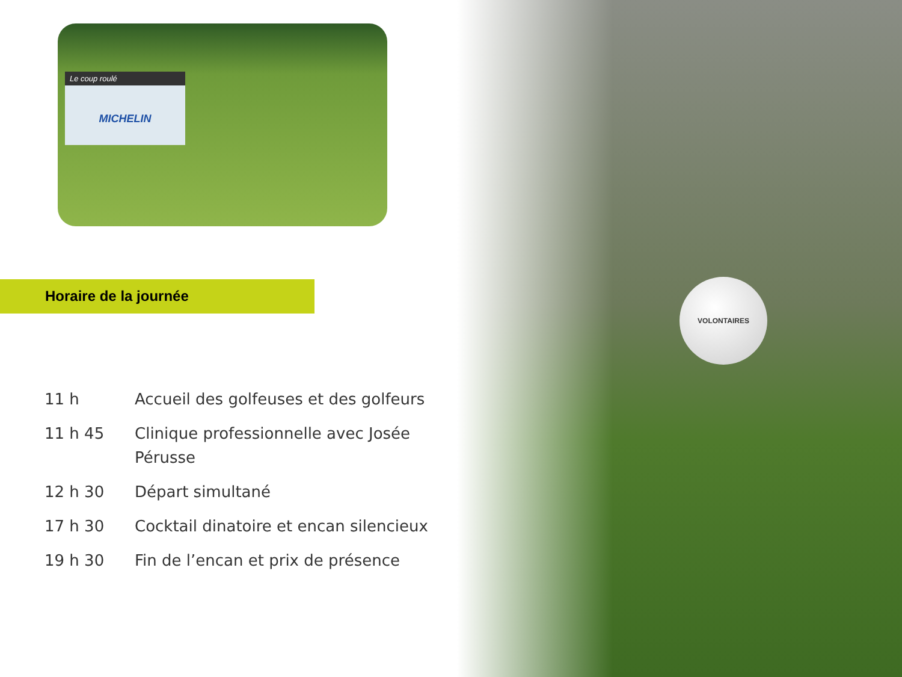VOLONTAIRES
Le coup roulé
MICHELIN
Horaire de la journée
| 11 h | Accueil des golfeuses et des golfeurs |
| 11 h 45 | Clinique professionnelle avec Josée Pérusse |
| 12 h 30 | Départ simultané |
| 17 h 30 | Cocktail dinatoire et encan silencieux |
| 19 h 30 | Fin de l’encan et prix de présence |